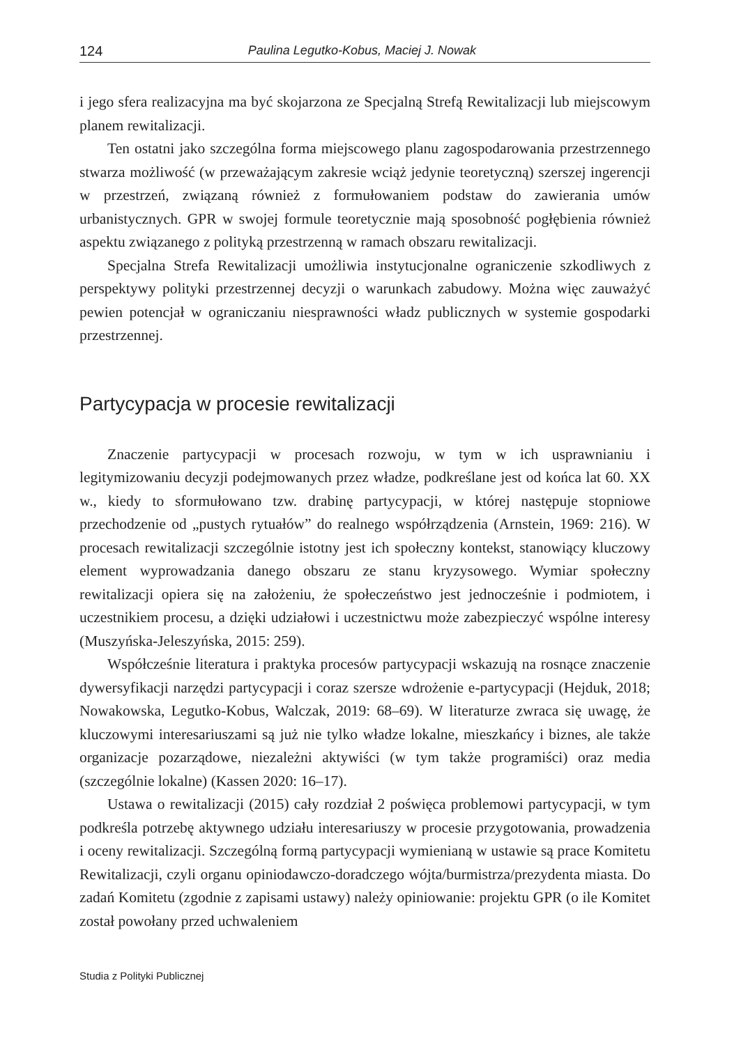124 Paulina Legutko-Kobus, Maciej J. Nowak
i jego sfera realizacyjna ma być skojarzona ze Specjalną Strefą Rewitalizacji lub miejscowym planem rewitalizacji.
Ten ostatni jako szczególna forma miejscowego planu zagospodarowania przestrzennego stwarza możliwość (w przeważającym zakresie wciąż jedynie teoretyczną) szerszej ingerencji w przestrzeń, związaną również z formułowaniem podstaw do zawierania umów urbanistycznych. GPR w swojej formule teoretycznie mają sposobność pogłębienia również aspektu związanego z polityką przestrzenną w ramach obszaru rewitalizacji.
Specjalna Strefa Rewitalizacji umożliwia instytucjonalne ograniczenie szkodliwych z perspektywy polityki przestrzennej decyzji o warunkach zabudowy. Można więc zauważyć pewien potencjał w ograniczaniu niesprawności władz publicznych w systemie gospodarki przestrzennej.
Partycypacja w procesie rewitalizacji
Znaczenie partycypacji w procesach rozwoju, w tym w ich usprawnianiu i legitymizowaniu decyzji podejmowanych przez władze, podkreślane jest od końca lat 60. XX w., kiedy to sformułowano tzw. drabinę partycypacji, w której następuje stopniowe przechodzenie od „pustych rytuałów” do realnego współrządzenia (Arnstein, 1969: 216). W procesach rewitalizacji szczególnie istotny jest ich społeczny kontekst, stanowiący kluczowy element wyprowadzania danego obszaru ze stanu kryzysowego. Wymiar społeczny rewitalizacji opiera się na założeniu, że społeczeństwo jest jednocześnie i podmiotem, i uczestnikiem procesu, a dzięki udziałowi i uczestnictwu może zabezpieczyć wspólne interesy (Muszyńska-Jeleszyńska, 2015: 259).
Współcześnie literatura i praktyka procesów partycypacji wskazują na rosnące znaczenie dywersyfikacji narzędzi partycypacji i coraz szersze wdrożenie e-partycypacji (Hejduk, 2018; Nowakowska, Legutko-Kobus, Walczak, 2019: 68–69). W literaturze zwraca się uwagę, że kluczowymi interesariuszami są już nie tylko władze lokalne, mieszkańcy i biznes, ale także organizacje pozarządowe, niezależni aktywiści (w tym także programiści) oraz media (szczególnie lokalne) (Kassen 2020: 16–17).
Ustawa o rewitalizacji (2015) cały rozdział 2 poświęca problemowi partycypacji, w tym podkreśla potrzebę aktywnego udziału interesariuszy w procesie przygotowania, prowadzenia i oceny rewitalizacji. Szczególną formą partycypacji wymienianą w ustawie są prace Komitetu Rewitalizacji, czyli organu opiniodawczo-doradczego wójta/burmistrza/prezydenta miasta. Do zadań Komitetu (zgodnie z zapisami ustawy) należy opiniowanie: projektu GPR (o ile Komitet został powołany przed uchwaleniem
Studia z Polityki Publicznej